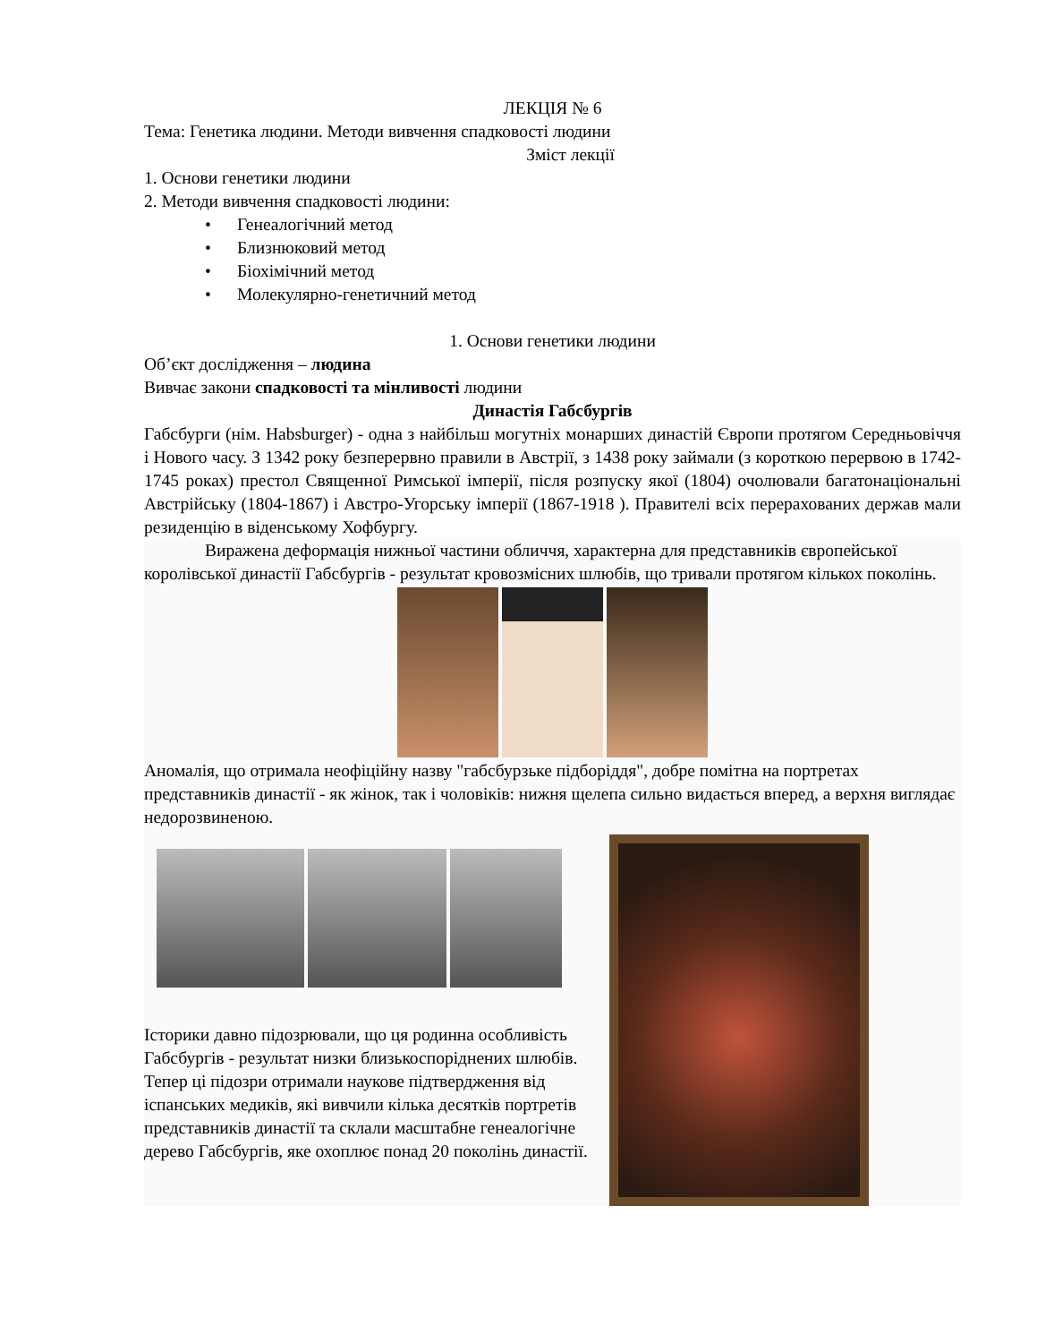ЛЕКЦІЯ № 6
Тема: Генетика людини. Методи вивчення спадковості людини
Зміст лекції
1. Основи генетики людини
2. Методи вивчення спадковості людини:
• Генеалогічний метод
• Близнюковий метод
• Біохімічний метод
• Молекулярно-генетичний метод
1. Основи генетики людини
Об’єкт дослідження – людина
Вивчає закони спадковості та мінливості людини
Династія Габсбургів
Габсбурги (нім. Habsburger) - одна з найбільш могутніх монарших династій Європи протягом Середньовіччя і Нового часу. З 1342 року безперервно правили в Австрії, з 1438 року займали (з короткою перервою в 1742-1745 роках) престол Священної Римської імперії, після розпуску якої (1804) очолювали багатонаціональні Австрійську (1804-1867) і Австро-Угорську імперії (1867-1918 ). Правителі всіх перерахованих держав мали резиденцію в віденському Хофбургу.
Виражена деформація нижньої частини обличчя, характерна для представників європейської королівської династії Габсбургів - результат кровозмісних шлюбів, що тривали протягом кількох поколінь.
Аномалія, що отримала неофіційну назву "габсбурзьке підборіддя", добре помітна на портретах представників династії - як жінок, так і чоловіків: нижня щелепа сильно видається вперед, а верхня виглядає недорозвиненою.
Історики давно підозрювали, що ця родинна особливість Габсбургів - результат низки близькоспоріднених шлюбів.
Тепер ці підозри отримали наукове підтвердження від іспанських медиків, які вивчили кілька десятків портретів представників династії та склали масштабне генеалогічне дерево Габсбургів, яке охоплює понад 20 поколінь династії.